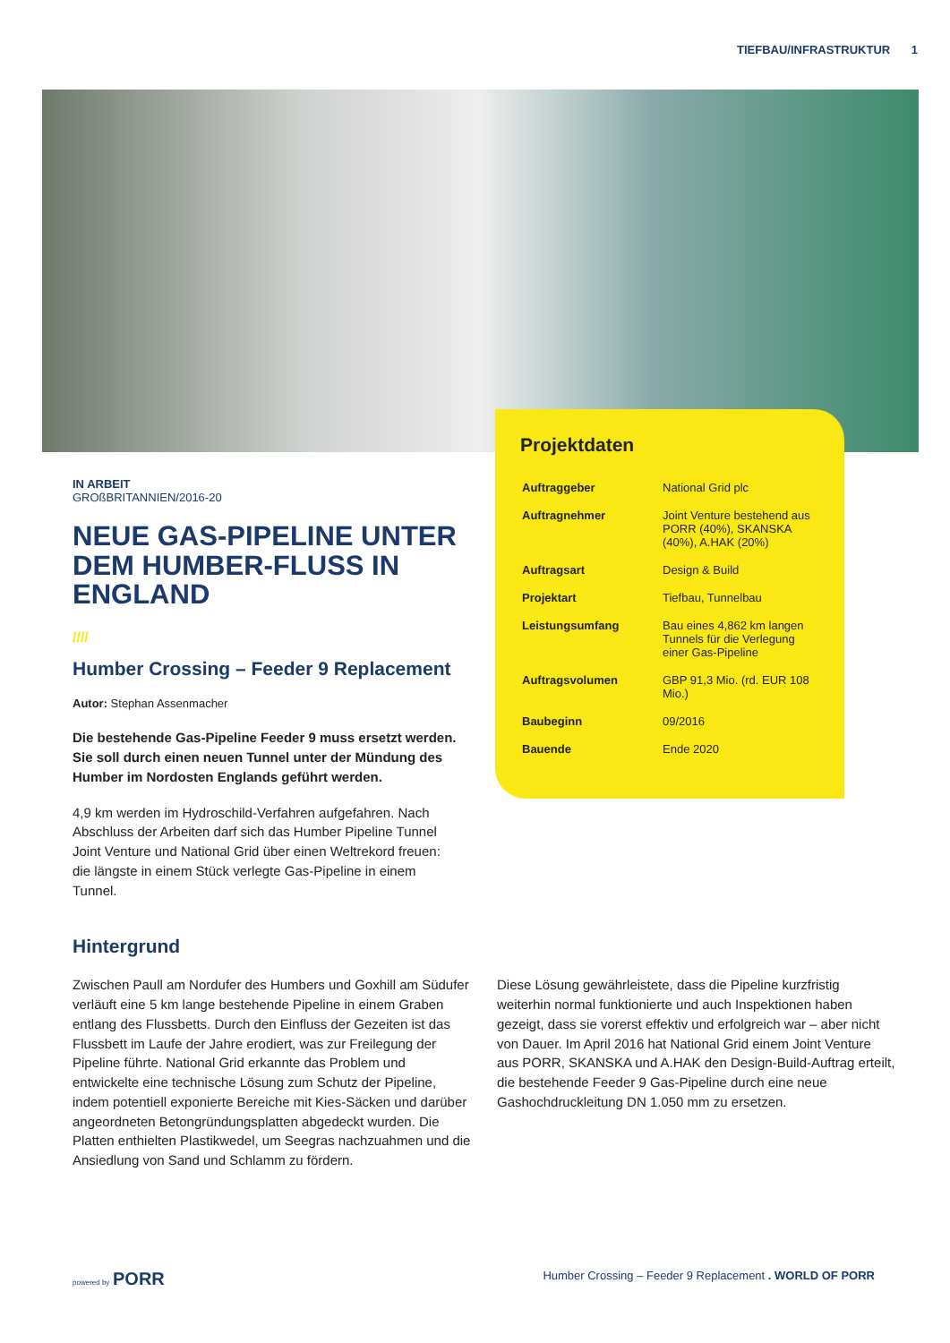TIEFBAU/INFRASTRUKTUR 1
IN ARBEIT
GROßBRITANNIEN/2016-20
NEUE GAS-PIPELINE UNTER DEM HUMBER-FLUSS IN ENGLAND
////
Humber Crossing – Feeder 9 Replacement
Autor: Stephan Assenmacher
Die bestehende Gas-Pipeline Feeder 9 muss ersetzt werden. Sie soll durch einen neuen Tunnel unter der Mündung des Humber im Nordosten Englands geführt werden.
4,9 km werden im Hydroschild-Verfahren aufgefahren. Nach Abschluss der Arbeiten darf sich das Humber Pipeline Tunnel Joint Venture und National Grid über einen Weltrekord freuen: die längste in einem Stück verlegte Gas-Pipeline in einem Tunnel.
Projektdaten
| Auftraggeber | National Grid plc |
| Auftragnehmer | Joint Venture bestehend aus PORR (40%), SKANSKA (40%), A.HAK (20%) |
| Auftragsart | Design & Build |
| Projektart | Tiefbau, Tunnelbau |
| Leistungsumfang | Bau eines 4,862 km langen Tunnels für die Verlegung einer Gas-Pipeline |
| Auftragsvolumen | GBP 91,3 Mio. (rd. EUR 108 Mio.) |
| Baubeginn | 09/2016 |
| Bauende | Ende 2020 |
Hintergrund
Zwischen Paull am Nordufer des Humbers und Goxhill am Südufer verläuft eine 5 km lange bestehende Pipeline in einem Graben entlang des Flussbetts. Durch den Einfluss der Gezeiten ist das Flussbett im Laufe der Jahre erodiert, was zur Freilegung der Pipeline führte. National Grid erkannte das Problem und entwickelte eine technische Lösung zum Schutz der Pipeline, indem potentiell exponierte Bereiche mit Kies-Säcken und darüber angeordneten Betongründungsplatten abgedeckt wurden. Die Platten enthielten Plastikwedel, um Seegras nachzuahmen und die Ansiedlung von Sand und Schlamm zu fördern.
Diese Lösung gewährleistete, dass die Pipeline kurzfristig weiterhin normal funktionierte und auch Inspektionen haben gezeigt, dass sie vorerst effektiv und erfolgreich war – aber nicht von Dauer. Im April 2016 hat National Grid einem Joint Venture aus PORR, SKANSKA und A.HAK den Design-Build-Auftrag erteilt, die bestehende Feeder 9 Gas-Pipeline durch eine neue Gashochdruckleitung DN 1.050 mm zu ersetzen.
powered by PORR
Humber Crossing – Feeder 9 Replacement . WORLD OF PORR